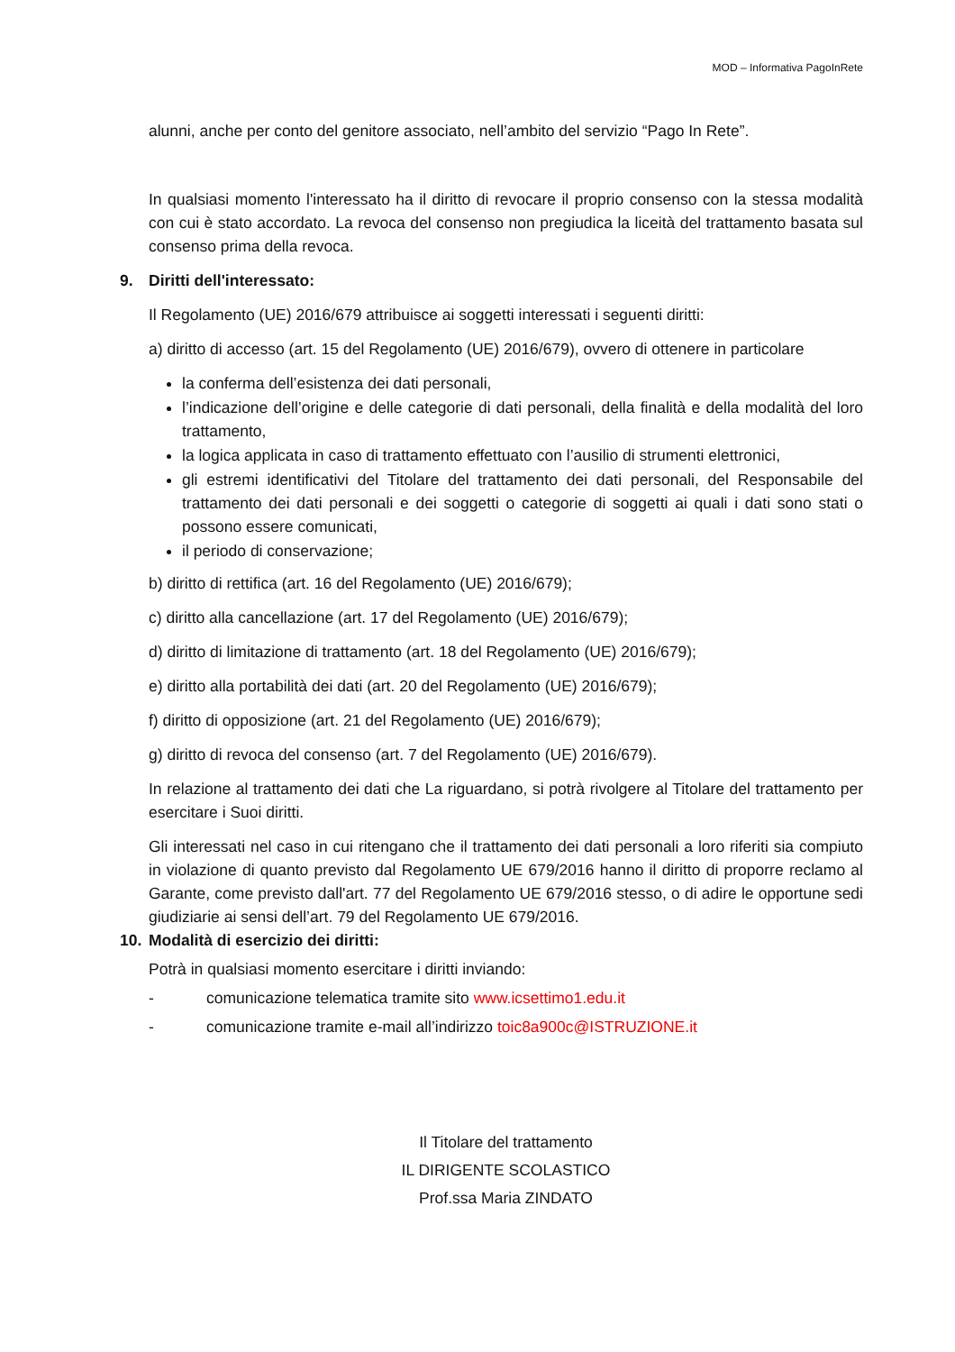MOD – Informativa PagoInRete
alunni, anche per conto del genitore associato, nell’ambito del servizio “Pago In Rete”.
In qualsiasi momento l'interessato ha il diritto di revocare il proprio consenso con la stessa modalità con cui è stato accordato. La revoca del consenso non pregiudica la liceità del trattamento basata sul consenso prima della revoca.
9. Diritti dell'interessato:
Il Regolamento (UE) 2016/679 attribuisce ai soggetti interessati i seguenti diritti:
a) diritto di accesso (art. 15 del Regolamento (UE) 2016/679), ovvero di ottenere in particolare
la conferma dell’esistenza dei dati personali,
l’indicazione dell’origine e delle categorie di dati personali, della finalità e della modalità del loro trattamento,
la logica applicata in caso di trattamento effettuato con l’ausilio di strumenti elettronici,
gli estremi identificativi del Titolare del trattamento dei dati personali, del Responsabile del trattamento dei dati personali e dei soggetti o categorie di soggetti ai quali i dati sono stati o possono essere comunicati,
il periodo di conservazione;
b) diritto di rettifica (art. 16 del Regolamento (UE) 2016/679);
c) diritto alla cancellazione (art. 17 del Regolamento (UE) 2016/679);
d) diritto di limitazione di trattamento (art. 18 del Regolamento (UE) 2016/679);
e) diritto alla portabilità dei dati (art. 20 del Regolamento (UE) 2016/679);
f) diritto di opposizione (art. 21 del Regolamento (UE) 2016/679);
g) diritto di revoca del consenso (art. 7 del Regolamento (UE) 2016/679).
In relazione al trattamento dei dati che La riguardano, si potrà rivolgere al Titolare del trattamento per esercitare i Suoi diritti.
Gli interessati nel caso in cui ritengano che il trattamento dei dati personali a loro riferiti sia compiuto in violazione di quanto previsto dal Regolamento UE 679/2016 hanno il diritto di proporre reclamo al Garante, come previsto dall'art. 77 del Regolamento UE 679/2016 stesso, o di adire le opportune sedi giudiziarie ai sensi dell’art. 79 del Regolamento UE 679/2016.
10. Modalità di esercizio dei diritti:
Potrà in qualsiasi momento esercitare i diritti inviando:
- comunicazione telematica tramite sito www.icsettimo1.edu.it
- comunicazione tramite e-mail all’indirizzo toic8a900c@ISTRUZIONE.it
Il Titolare del trattamento
IL DIRIGENTE SCOLASTICO
Prof.ssa Maria ZINDATO